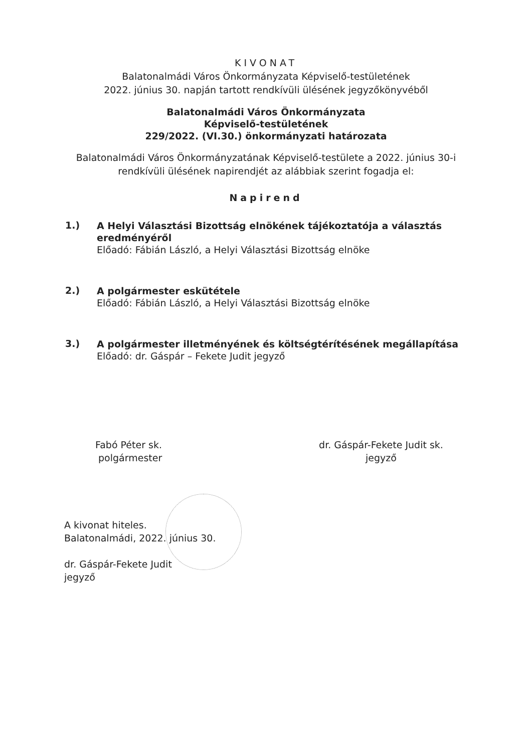KIVONAT
Balatonalmádi Város Önkormányzata Képviselő-testületének
2022. június 30. napján tartott rendkívüli ülésének jegyzőkönyvéből
Balatonalmádi Város Önkormányzata
Képviselő-testületének
229/2022. (VI.30.) önkormányzati határozata
Balatonalmádi Város Önkormányzatának Képviselő-testülete a 2022. június 30-i
rendkívüli ülésének napirendjét az alábbiak szerint fogadja el:
Napirend
1.)
A Helyi Választási Bizottság elnökének tájékoztatója a választás eredményéről
Előadó: Fábián László, a Helyi Választási Bizottság elnöke
2.)
A polgármester eskütétele
Előadó: Fábián László, a Helyi Választási Bizottság elnöke
3.)
A polgármester illetményének és költségtérítésének megállapítása
Előadó: dr. Gáspár – Fekete Judit jegyző
Fabó Péter sk.
polgármester
dr. Gáspár-Fekete Judit sk.
jegyző
A kivonat hiteles.
Balatonalmádi, 2022. június 30.
dr. Gáspár-Fekete Judit
jegyző